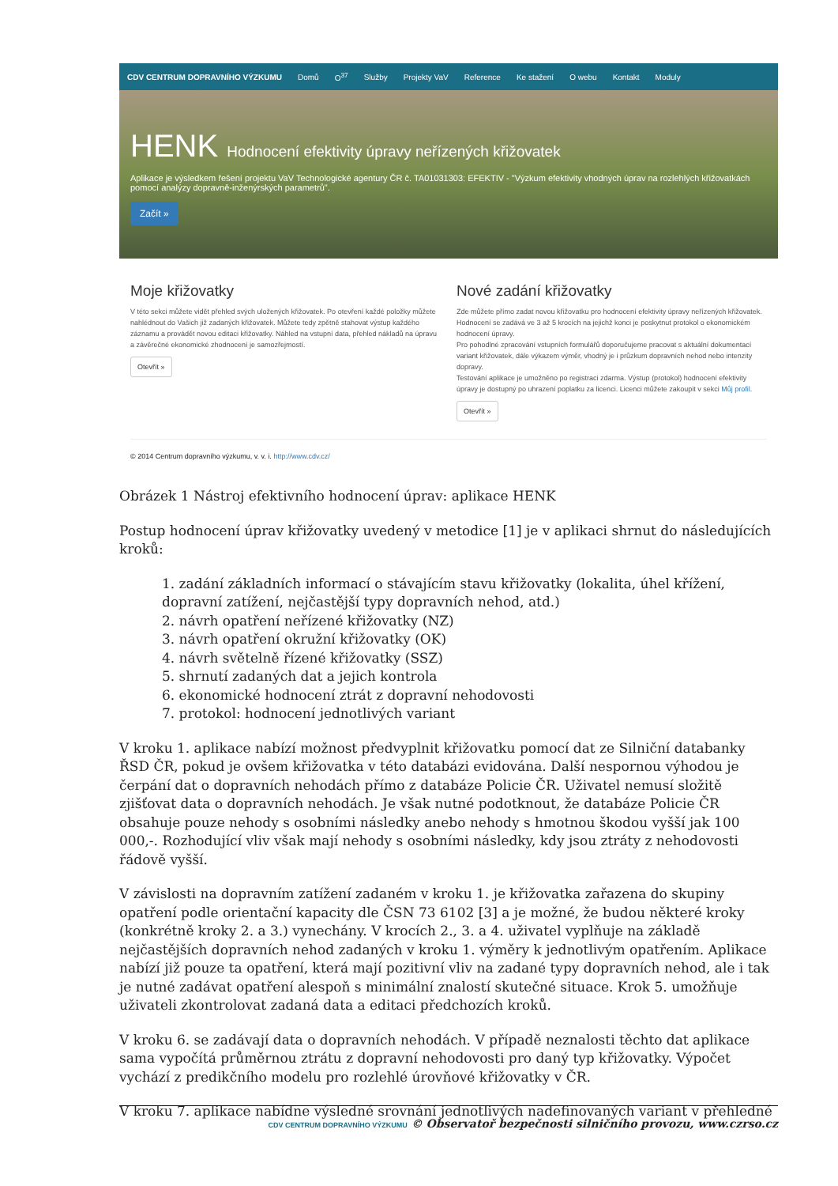CDV CENTRUM DOPRAVNÍHO VÝZKUMU Domů O<sup>37</sup> Služby Projekty VaV Reference Ke stažení O webu Kontakt Moduly
HENK Hodnocení efektivity úpravy neřízených křižovatek
Aplikace je výsledkem řešení projektu VaV Technologické agentury ČR č. TA01031303: EFEKTIV - "Výzkum efektivity vhodných úprav na rozlehlých křižovatkách pomocí analýzy dopravně-inženýrských parametrů".
Začít »
Moje křižovatky
V této sekci můžete vidět přehled svých uložených křižovatek. Po otevření každé položky můžete nahlédnout do Vašich již zadaných křižovatek. Můžete tedy zpětně stahovat výstup každého záznamu a provádět novou editaci křižovatky. Náhled na vstupní data, přehled nákladů na úpravu a závěrečné ekonomické zhodnocení je samozřejmostí.
Otevřít »
Nové zadání křižovatky
Zde můžete přímo zadat novou křižovatku pro hodnocení efektivity úpravy neřízených křižovatek. Hodnocení se zadává ve 3 až 5 krocích na jejichž konci je poskytnut protokol o ekonomickém hodnocení úpravy.
Pro pohodlné zpracování vstupních formulářů doporučujeme pracovat s aktuální dokumentací variant křižovatek, dále výkazem výměr, vhodný je i průzkum dopravních nehod nebo intenzity dopravy.
Testování aplikace je umožněno po registraci zdarma. Výstup (protokol) hodnocení efektivity úpravy je dostupný po uhrazení poplatku za licenci. Licenci můžete zakoupit v sekci Můj profil.
Otevřít »
© 2014 Centrum dopravního výzkumu, v. v. i. http://www.cdv.cz/
Obrázek 1 Nástroj efektivního hodnocení úprav: aplikace HENK
Postup hodnocení úprav křižovatky uvedený v metodice [1] je v aplikaci shrnut do následujících kroků:
1. zadání základních informací o stávajícím stavu křižovatky (lokalita, úhel křížení, dopravní zatížení, nejčastější typy dopravních nehod, atd.)
2. návrh opatření neřízené křižovatky (NZ)
3. návrh opatření okružní křižovatky (OK)
4. návrh světelně řízené křižovatky (SSZ)
5. shrnutí zadaných dat a jejich kontrola
6. ekonomické hodnocení ztrát z dopravní nehodovosti
7. protokol: hodnocení jednotlivých variant
V kroku 1. aplikace nabízí možnost předvyplnit křižovatku pomocí dat ze Silniční databanky ŘSD ČR, pokud je ovšem křižovatka v této databázi evidována. Další nespornou výhodou je čerpání dat o dopravních nehodách přímo z databáze Policie ČR. Uživatel nemusí složitě zjišťovat data o dopravních nehodách. Je však nutné podotknout, že databáze Policie ČR obsahuje pouze nehody s osobními následky anebo nehody s hmotnou škodou vyšší jak 100 000,-. Rozhodující vliv však mají nehody s osobními následky, kdy jsou ztráty z nehodovosti řádově vyšší.
V závislosti na dopravním zatížení zadaném v kroku 1. je křižovatka zařazena do skupiny opatření podle orientační kapacity dle ČSN 73 6102 [3] a je možné, že budou některé kroky (konkrétně kroky 2. a 3.) vynechány. V krocích 2., 3. a 4. uživatel vyplňuje na základě nejčastějších dopravních nehod zadaných v kroku 1. výměry k jednotlivým opatřením. Aplikace nabízí již pouze ta opatření, která mají pozitivní vliv na zadané typy dopravních nehod, ale i tak je nutné zadávat opatření alespoň s minimální znalostí skutečné situace. Krok 5. umožňuje uživateli zkontrolovat zadaná data a editaci předchozích kroků.
V kroku 6. se zadávají data o dopravních nehodách. V případě neznalosti těchto dat aplikace sama vypočítá průměrnou ztrátu z dopravní nehodovosti pro daný typ křižovatky. Výpočet vychází z predikčního modelu pro rozlehlé úrovňové křižovatky v ČR.
V kroku 7. aplikace nabídne výsledné srovnání jednotlivých nadefinovaných variant v přehledné
CDV CENTRUM DOPRAVNÍHO VÝZKUMU © Observatoř bezpečnosti silničního provozu, www.czrso.cz